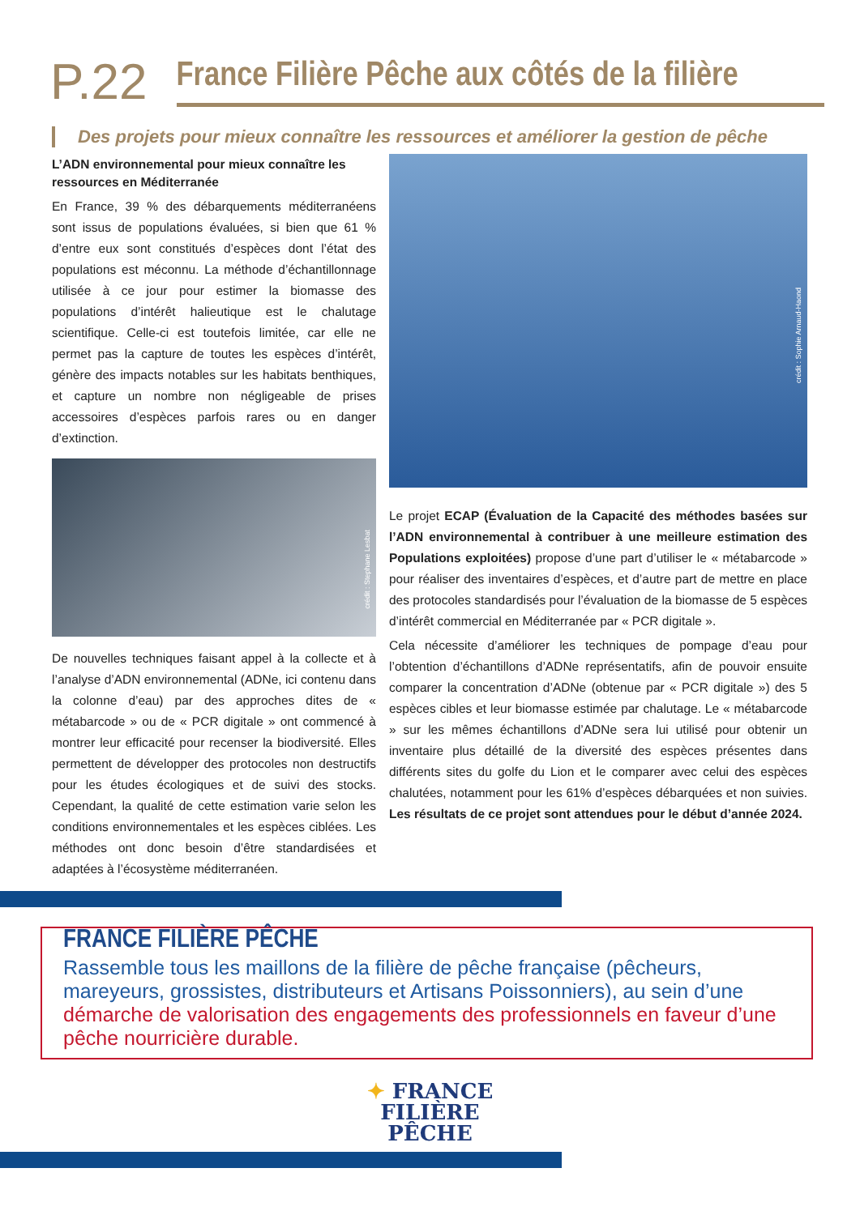P.22
France Filière Pêche aux côtés de la filière
Des projets pour mieux connaître les ressources et améliorer la gestion de pêche
L’ADN environnemental pour mieux connaître les ressources en Méditerranée
En France, 39 % des débarquements méditerranéens sont issus de populations évaluées, si bien que 61 % d’entre eux sont constitués d’espèces dont l’état des populations est méconnu. La méthode d’échantillonnage utilisée à ce jour pour estimer la biomasse des populations d’intérêt halieutique est le chalutage scientifique. Celle-ci est toutefois limitée, car elle ne permet pas la capture de toutes les espèces d’intérêt, génère des impacts notables sur les habitats benthiques, et capture un nombre non négligeable de prises accessoires d’espèces parfois rares ou en danger d’extinction.
crédit : Stephane Lesbat
De nouvelles techniques faisant appel à la collecte et à l’analyse d’ADN environnemental (ADNe, ici contenu dans la colonne d’eau) par des approches dites de « métabarcode » ou de « PCR digitale » ont commencé à montrer leur efficacité pour recenser la biodiversité. Elles permettent de développer des protocoles non destructifs pour les études écologiques et de suivi des stocks. Cependant, la qualité de cette estimation varie selon les conditions environnementales et les espèces ciblées. Les méthodes ont donc besoin d’être standardisées et adaptées à l’écosystème méditerranéen.
crédit : Sophie Arnaud-Haond
Le projet ECAP (Évaluation de la Capacité des méthodes basées sur l’ADN environnemental à contribuer à une meilleure estimation des Populations exploitées) propose d’une part d’utiliser le « métabarcode » pour réaliser des inventaires d’espèces, et d’autre part de mettre en place des protocoles standardisés pour l’évaluation de la biomasse de 5 espèces d’intérêt commercial en Méditerranée par « PCR digitale ».
Cela nécessite d’améliorer les techniques de pompage d’eau pour l’obtention d’échantillons d’ADNe représentatifs, afin de pouvoir ensuite comparer la concentration d’ADNe (obtenue par « PCR digitale ») des 5 espèces cibles et leur biomasse estimée par chalutage. Le « métabarcode » sur les mêmes échantillons d’ADNe sera lui utilisé pour obtenir un inventaire plus détaillé de la diversité des espèces présentes dans différents sites du golfe du Lion et le comparer avec celui des espèces chalutées, notamment pour les 61% d’espèces débarquées et non suivies. Les résultats de ce projet sont attendues pour le début d’année 2024.
FRANCE FILIÈRE PÊCHE
Rassemble tous les maillons de la filière de pêche française (pêcheurs, mareyeurs, grossistes, distributeurs et Artisans Poissonniers), au sein d’une
démarche de valorisation des engagements des professionnels en faveur d’une pêche nourricière durable.
✦ FRANCE
FILIÈRE
PÊCHE